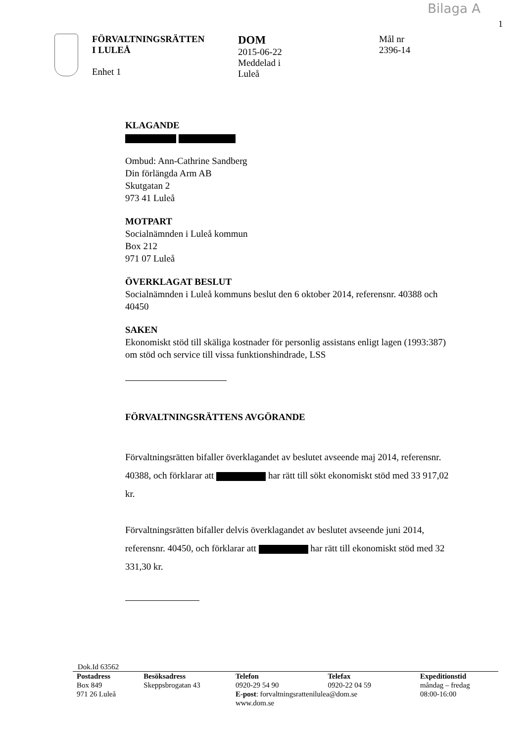Bilaga A
1
FÖRVALTNINGSRÄTTEN
I LULEÅ
Enhet 1
DOM
2015-06-22
Meddelad i
Luleå
Mål nr
2396-14
KLAGANDE
Ombud: Ann-Cathrine Sandberg
Din förlängda Arm AB
Skutgatan 2
973 41 Luleå
MOTPART
Socialnämnden i Luleå kommun
Box 212
971 07 Luleå
ÖVERKLAGAT BESLUT
Socialnämnden i Luleå kommuns beslut den 6 oktober 2014, referensnr. 40388 och 40450
SAKEN
Ekonomiskt stöd till skäliga kostnader för personlig assistans enligt lagen (1993:387) om stöd och service till vissa funktionshindrade, LSS
FÖRVALTNINGSRÄTTENS AVGÖRANDE
Förvaltningsrätten bifaller överklagandet av beslutet avseende maj 2014, referensnr. 40388, och förklarar att har rätt till sökt ekonomiskt stöd med 33 917,02 kr.
Förvaltningsrätten bifaller delvis överklagandet av beslutet avseende juni 2014, referensnr. 40450, och förklarar att har rätt till ekonomiskt stöd med 32 331,30 kr.
Dok.Id 63562
| Postadress | Besöksadress | Telefon | Telefax | Expeditionstid |
| --- | --- | --- | --- | --- |
| Box 849 | Skeppsbrogatan 43 | 0920-29 54 90 | 0920-22 04 59 | måndag – fredag |
| 971 26 Luleå | | E-post : forvaltningsrattenilulea@dom.se | | 08:00-16:00 |
| | | www.dom.se | | |